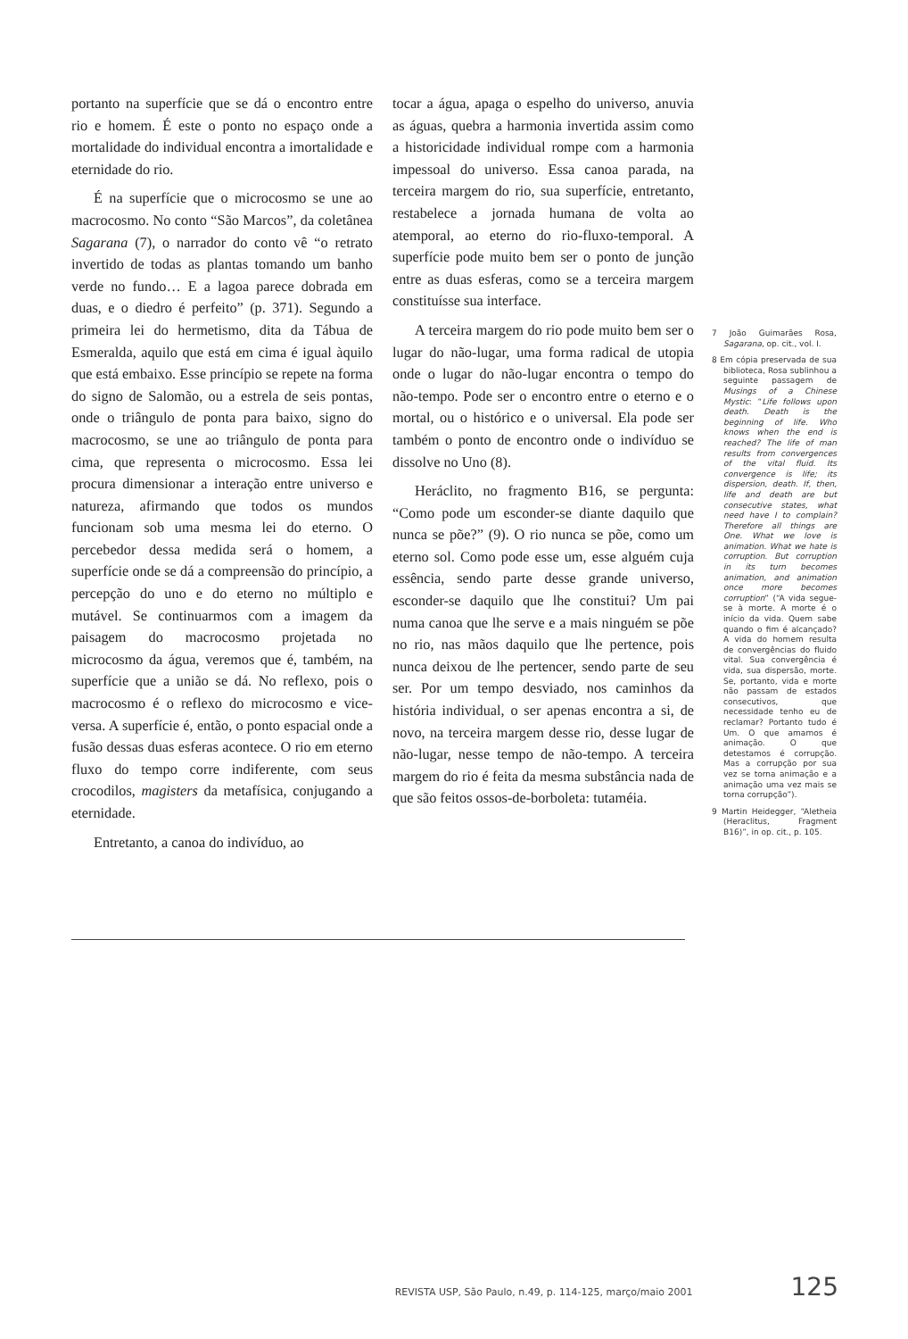portanto na superfície que se dá o encontro entre rio e homem. É este o ponto no espaço onde a mortalidade do individual encontra a imortalidade e eternidade do rio.
É na superfície que o microcosmo se une ao macrocosmo. No conto “São Marcos”, da coletânea Sagarana (7), o narrador do conto vê “o retrato invertido de todas as plantas tomando um banho verde no fundo… E a lagoa parece dobrada em duas, e o diedro é perfeito” (p. 371). Segundo a primeira lei do hermetismo, dita da Tábua de Esmeralda, aquilo que está em cima é igual àquilo que está embaixo. Esse princípio se repete na forma do signo de Salomão, ou a estrela de seis pontas, onde o triângulo de ponta para baixo, signo do macrocosmo, se une ao triângulo de ponta para cima, que representa o microcosmo. Essa lei procura dimensionar a interação entre universo e natureza, afirmando que todos os mundos funcionam sob uma mesma lei do eterno. O percebedor dessa medida será o homem, a superfície onde se dá a compreensão do princípio, a percepção do uno e do eterno no múltiplo e mutável. Se continuarmos com a imagem da paisagem do macrocosmo projetada no microcosmo da água, veremos que é, também, na superfície que a união se dá. No reflexo, pois o macrocosmo é o reflexo do microcosmo e vice-versa. A superfície é, então, o ponto espacial onde a fusão dessas duas esferas acontece. O rio em eterno fluxo do tempo corre indiferente, com seus crocodilos, magisters da metafísica, conjugando a eternidade.
Entretanto, a canoa do indivíduo, ao
tocar a água, apaga o espelho do universo, anuvia as águas, quebra a harmonia invertida assim como a historicidade individual rompe com a harmonia impessoal do universo. Essa canoa parada, na terceira margem do rio, sua superfície, entretanto, restabelece a jornada humana de volta ao atemporal, ao eterno do rio-fluxo-temporal. A superfície pode muito bem ser o ponto de junção entre as duas esferas, como se a terceira margem constituísse sua interface.
A terceira margem do rio pode muito bem ser o lugar do não-lugar, uma forma radical de utopia onde o lugar do não-lugar encontra o tempo do não-tempo. Pode ser o encontro entre o eterno e o mortal, ou o histórico e o universal. Ela pode ser também o ponto de encontro onde o indivíduo se dissolve no Uno (8).
Heráclito, no fragmento B16, se pergunta: “Como pode um esconder-se diante daquilo que nunca se põe?” (9). O rio nunca se põe, como um eterno sol. Como pode esse um, esse alguém cuja essência, sendo parte desse grande universo, esconder-se daquilo que lhe constitui? Um pai numa canoa que lhe serve e a mais ninguém se põe no rio, nas mãos daquilo que lhe pertence, pois nunca deixou de lhe pertencer, sendo parte de seu ser. Por um tempo desviado, nos caminhos da história individual, o ser apenas encontra a si, de novo, na terceira margem desse rio, desse lugar de não-lugar, nesse tempo de não-tempo. A terceira margem do rio é feita da mesma substância nada de que são feitos ossos-de-borboleta: tutaméia.
7 João Guimarães Rosa, Sagarana, op. cit., vol. I.
8 Em cópia preservada de sua biblioteca, Rosa sublinhou a seguinte passagem de Musings of a Chinese Mystic: “Life follows upon death. Death is the beginning of life. Who knows when the end is reached? The life of man results from convergences of the vital fluid. Its convergence is life; its dispersion, death. If, then, life and death are but consecutive states, what need have I to complain? Therefore all things are One. What we love is animation. What we hate is corruption. But corruption in its turn becomes animation, and animation once more becomes corruption” (“A vida segue-se à morte. A morte é o início da vida. Quem sabe quando o fim é alcançado? A vida do homem resulta de convergências do fluido vital. Sua convergência é vida, sua dispersão, morte. Se, portanto, vida e morte não passam de estados consecutivos, que necessidade tenho eu de reclamar? Portanto tudo é Um. O que amamos é animação. O que detestamos é corrupção. Mas a corrupção por sua vez se torna animação e a animação uma vez mais se torna corrupção”).
9 Martin Heidegger, “Aletheia (Heraclitus, Fragment B16)”, in op. cit., p. 105.
REVISTA USP, São Paulo, n.49, p. 114-125, março/maio 2001 125